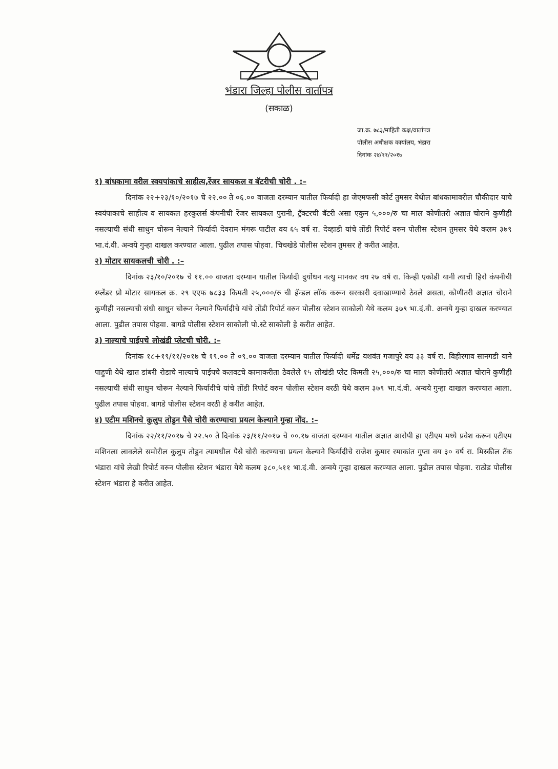भंडारा जिल्हा पोलीस वार्तापत्र
(सकाळ)
जा.क्र. ७८३/माहिती कक्ष/वार्तापत्र
पोलीस अधीक्षक कार्यालय, भंडारा
दिनांक २४/११/२०१७
१) बांधकामा वरील स्वयपांकाचे साहीत्य,रेंजर सायकल व बॅटरीची चोरी . :–
दिनांक २२+२३/१०/२०१७ चे २२.०० ते ०६.०० वाजता दरम्यान यातील फिर्यादी हा जेएमफसी कोर्ट तुमसर येथील बांधकामावरील चौकीदार याचे स्वयंपाकाचे साहीत्य व सायकल हरकुलर्स कंपनीची रेंजर सायकल पुरानी, ट्रॅक्टरची बॅटरी असा एकुन ५,०००/रु चा माल कोणीतरी अज्ञात चोराने कुणीही नसल्याची संधी साधुन चोरून नेल्याने फिर्यादी देवराम मंगरू पाटील वय ६५ वर्ष रा. देव्हाडी यांचे तोंडी रिपोर्ट वरुन पोलीस स्टेशन तुमसर येथे कलम ३७९ भा.दं.वी. अन्वये गुन्हा दाखल करण्यात आला. पुढील तपास पोहवा. चिचखेडे पोलीस स्टेशन तुमसर हे करीत आहेत.
२) मोटार सायकलची चोरी . :–
दिनांक २३/१०/२०१७ चे ११.०० वाजता दरम्यान यातील फिर्यादी दुर्योधन नत्थु मानकर वय २७ वर्ष रा. किन्ही एकोडी यानी त्याची हिरो कंपनीची स्प्लेंडर प्रो मोटार सायकल क्र. २९ एएफ ७८३३ किमती २५,०००/रु ची हॅन्डल लॉक करून सरकारी दवाखाण्याचे ठेवले असता, कोणीतरी अज्ञात चोराने कुणीही नसल्याची संधी साधुन चोरून नेल्याने फिर्यादीचे यांचे तोंडी रिपोर्ट वरुन पोलीस स्टेशन साकोली येथे कलम ३७९ भा.दं.वी. अन्वये गुन्हा दाखल करण्यात आला. पुढील तपास पोहवा. बागडे पोलीस स्टेशन साकोली पो.स्टे साकोली हे करीत आहेत.
३) नाल्याचे पाईपचे लोखंडी प्लेटची चोरी. :–
दिनांक १८+१९/११/२०१७ चे १९.०० ते ०९.०० वाजता दरम्यान यातील फिर्यादी धर्मेद्र यशवंत गजापुरे वय ३३ वर्ष रा. विहीरगाव सानगडी याने पाहुणी येथे खात डांबरी रोडाचे नाल्याचे पाईपचे कलवटचे कामाकरीता ठेवलेले १५ लोखंडी प्लेट किमती २५,०००/रु चा माल कोणीतरी अज्ञात चोराने कुणीही नसल्याची संधी साधुन चोरून नेल्याने फिर्यादीचे यांचे तोंडी रिपोर्ट वरुन पोलीस स्टेशन वरठी येथे कलम ३७९ भा.दं.वी. अन्वये गुन्हा दाखल करण्यात आला. पुढील तपास पोहवा. बागडे पोलीस स्टेशन वरठी हे करीत आहेत.
४) एटीम मशिनचे कुलुप तोडुन पैसे चोरी करण्याचा प्रयत्न केल्याने गुन्हा नोंद. :–
दिनांक २२/११/२०१७ चे २२.५० ते दिनांक २३/११/२०१७ चे ००.१७ वाजता दरम्यान यातील अज्ञात आरोपी हा एटीएम मध्ये प्रवेश करून एटीएम मशिनला लावलेले समोरील कुलुप तोडुन त्यामधील पैसे चोरी करण्याचा प्रयत्न केल्याने फिर्यादीचे राजेश कुमार रमाकांत गुप्ता वय ३० वर्ष रा. मिस्कील टॅक भंडारा यांचे लेखी रिपोर्ट वरुन पोलीस स्टेशन भंडारा येथे कलम ३८०,५११ भा.दं.वी. अन्वये गुन्हा दाखल करण्यात आला. पुढील तपास पोहवा. राठोड पोलीस स्टेशन भंडारा हे करीत आहेत.